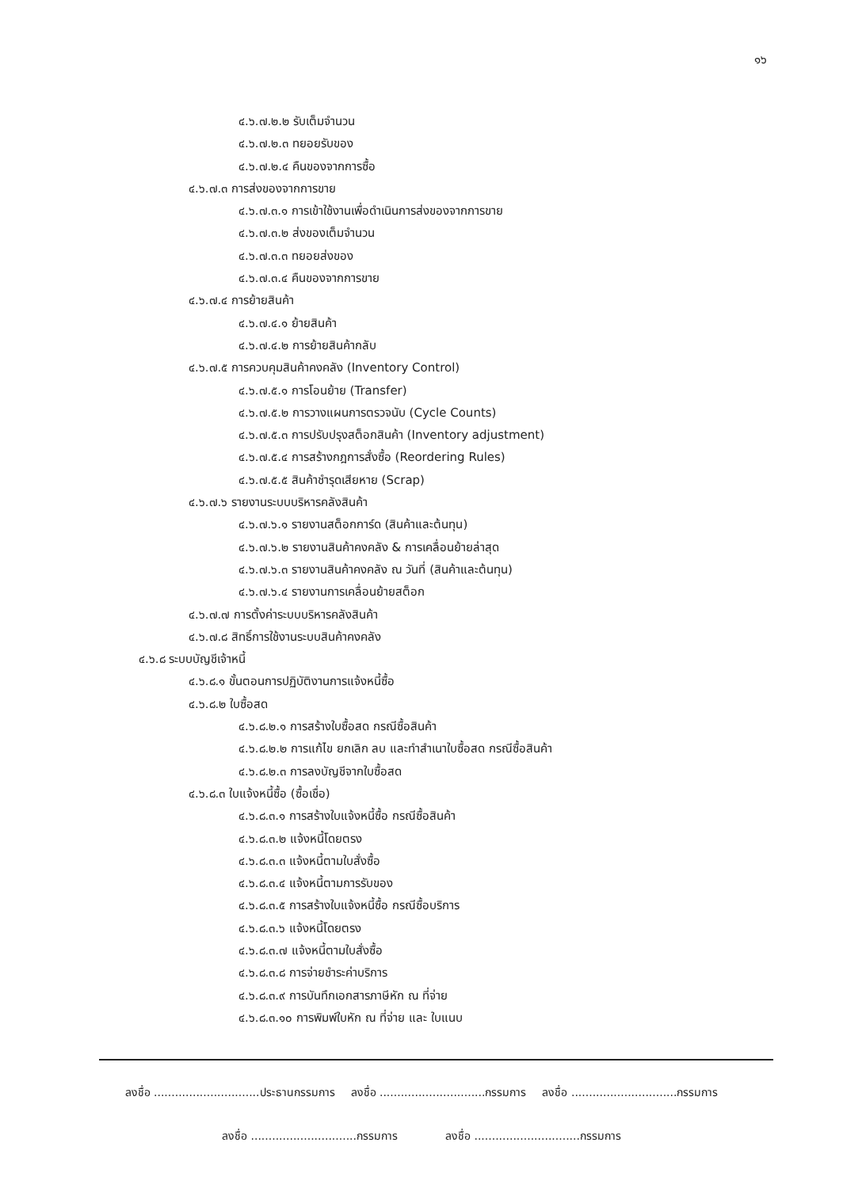๑๖
๔.๖.๗.๒.๒ รับเต็มจำนวน
๔.๖.๗.๒.๓ ทยอยรับของ
๔.๖.๗.๒.๔ คืนของจากการซื้อ
๔.๖.๗.๓ การส่งของจากการขาย
๔.๖.๗.๓.๑ การเข้าใช้งานเพื่อดำเนินการส่งของจากการขาย
๔.๖.๗.๓.๒ ส่งของเต็มจำนวน
๔.๖.๗.๓.๓ ทยอยส่งของ
๔.๖.๗.๓.๔ คืนของจากการขาย
๔.๖.๗.๔ การย้ายสินค้า
๔.๖.๗.๔.๑ ย้ายสินค้า
๔.๖.๗.๔.๒ การย้ายสินค้ากลับ
๔.๖.๗.๕ การควบคุมสินค้าคงคลัง (Inventory Control)
๔.๖.๗.๕.๑ การโอนย้าย (Transfer)
๔.๖.๗.๕.๒ การวางแผนการตรวจนับ (Cycle Counts)
๔.๖.๗.๕.๓ การปรับปรุงสต็อกสินค้า (Inventory adjustment)
๔.๖.๗.๕.๔ การสร้างกฎการสั่งซื้อ (Reordering Rules)
๔.๖.๗.๕.๕ สินค้าชำรุดเสียหาย (Scrap)
๔.๖.๗.๖ รายงานระบบบริหารคลังสินค้า
๔.๖.๗.๖.๑ รายงานสต็อกการ์ด (สินค้าและต้นทุน)
๔.๖.๗.๖.๒ รายงานสินค้าคงคลัง & การเคลื่อนย้ายล่าสุด
๔.๖.๗.๖.๓ รายงานสินค้าคงคลัง ณ วันที่ (สินค้าและต้นทุน)
๔.๖.๗.๖.๔ รายงานการเคลื่อนย้ายสต็อก
๔.๖.๗.๗ การตั้งค่าระบบบริหารคลังสินค้า
๔.๖.๗.๘ สิทธิ์การใช้งานระบบสินค้าคงคลัง
๔.๖.๘ ระบบบัญชีเจ้าหนี้
๔.๖.๘.๑ ขั้นตอนการปฏิบัติงานการแจ้งหนี้ซื้อ
๔.๖.๘.๒ ใบซื้อสด
๔.๖.๘.๒.๑ การสร้างใบซื้อสด กรณีซื้อสินค้า
๔.๖.๘.๒.๒ การแก้ไข ยกเลิก ลบ และทำสำเนาใบซื้อสด กรณีซื้อสินค้า
๔.๖.๘.๒.๓ การลงบัญชีจากใบซื้อสด
๔.๖.๘.๓ ใบแจ้งหนี้ซื้อ (ซื้อเชื่อ)
๔.๖.๘.๓.๑ การสร้างใบแจ้งหนี้ซื้อ กรณีซื้อสินค้า
๔.๖.๘.๓.๒ แจ้งหนี้โดยตรง
๔.๖.๘.๓.๓ แจ้งหนี้ตามใบสั่งซื้อ
๔.๖.๘.๓.๔ แจ้งหนี้ตามการรับของ
๔.๖.๘.๓.๕ การสร้างใบแจ้งหนี้ซื้อ กรณีซื้อบริการ
๔.๖.๘.๓.๖ แจ้งหนี้โดยตรง
๔.๖.๘.๓.๗ แจ้งหนี้ตามใบสั่งซื้อ
๔.๖.๘.๓.๘ การจ่ายชำระค่าบริการ
๔.๖.๘.๓.๙ การบันทึกเอกสารภาษีหัก ณ ที่จ่าย
๔.๖.๘.๓.๑๐ การพิมพ์ใบหัก ณ ที่จ่าย และ ใบแนบ
ลงชื่อ ..............................ประธานกรรมการ ลงชื่อ ..............................กรรมการ ลงชื่อ ..............................กรรมการ
ลงชื่อ ..............................กรรมการ ลงชื่อ ..............................กรรมการ